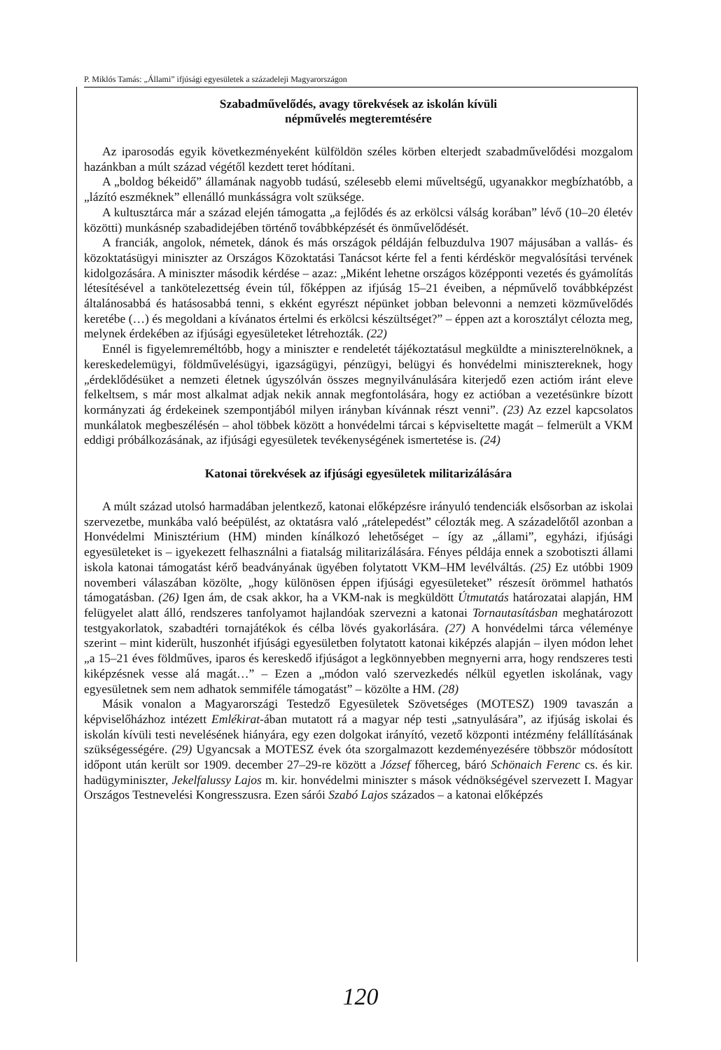P. Miklós Tamás: „Állami” ifjúsági egyesületek a századeleji Magyarországon
Szabadművelődés, avagy törekvések az iskolán kívüli
népművelés megteremtésére
Az iparosodás egyik következményeként külföldön széles körben elterjedt szabadművelődési mozgalom hazánkban a múlt század végétől kezdett teret hódítani.
A „boldog békeidő” államának nagyobb tudású, szélesebb elemi műveltségű, ugyanakkor megbízhatóbb, a „lázító eszméknek” ellenálló munkásságra volt szüksége.
A kultusztárca már a század elején támogatta „a fejlődés és az erkölcsi válság korában” lévő (10–20 életév közötti) munkásnép szabadidejében történő továbbképzését és önművelődését.
A franciák, angolok, németek, dánok és más országok példáján felbuzdulva 1907 májusában a vallás- és közoktatásügyi miniszter az Országos Közoktatási Tanácsot kérte fel a fenti kérdéskör megvalósítási tervének kidolgozására. A miniszter második kérdése – azaz: „Miként lehetne országos középponti vezetés és gyámolítás létesítésével a tankötelezettség évein túl, főképpen az ifjúság 15–21 éveiben, a népművelő továbbképzést általánosabbá és hatásosabbá tenni, s ekként egyrészt népünket jobban belevonni a nemzeti közművelődés keretébe (…) és megoldani a kívánatos értelmi és erkölcsi készültséget?” – éppen azt a korosztályt célozta meg, melynek érdekében az ifjúsági egyesületeket létrehozták. (22)
Ennél is figyelemreméltóbb, hogy a miniszter e rendeletét tájékoztatásul megküldte a miniszterelnöknek, a kereskedelemügyi, földművelésügyi, igazságügyi, pénzügyi, belügyi és honvédelmi minisztereknek, hogy „érdeklődésüket a nemzeti életnek úgyszólván összes megnyilvánulására kiterjedő ezen actióm iránt eleve felkeltsem, s már most alkalmat adjak nekik annak megfontolására, hogy ez actióban a vezetésünkre bízott kormányzati ág érdekeinek szempontjából milyen irányban kívánnak részt venni”. (23) Az ezzel kapcsolatos munkálatok megbeszélésén – ahol többek között a honvédelmi tárcai s képviseltette magát – felmerült a VKM eddigi próbálkozásának, az ifjúsági egyesületek tevékenységének ismertetése is. (24)
Katonai törekvések az ifjúsági egyesületek militarizálására
A múlt század utolsó harmadában jelentkező, katonai előképzésre irányuló tendenciák elsősorban az iskolai szervezetbe, munkába való beépülést, az oktatásra való „rátelepedést” célozták meg. A századelőtől azonban a Honvédelmi Minisztérium (HM) minden kínálkozó lehetőséget – így az „állami”, egyházi, ifjúsági egyesületeket is – igyekezett felhasználni a fiatalság militarizálására. Fényes példája ennek a szobotiszti állami iskola katonai támogatást kérő beadványának ügyében folytatott VKM–HM levélváltás. (25) Ez utóbbi 1909 novemberi válaszában közölte, „hogy különösen éppen ifjúsági egyesületeket” részesít örömmel hathatós támogatásban. (26) Igen ám, de csak akkor, ha a VKM-nak is megküldött Útmutatás határozatai alapján, HM felügyelet alatt álló, rendszeres tanfolyamot hajlandóak szervezni a katonai Tornautasításban meghatározott testgyakorlatok, szabadtéri tornajátékok és célba lövés gyakorlására. (27) A honvédelmi tárca véleménye szerint – mint kiderült, huszonhét ifjúsági egyesületben folytatott katonai kiképzés alapján – ilyen módon lehet „a 15–21 éves földműves, iparos és kereskedő ifjúságot a legkönnyebben megnyerni arra, hogy rendszeres testi kiképzésnek vesse alá magát…” – Ezen a „módon való szervezkedés nélkül egyetlen iskolának, vagy egyesületnek sem nem adhatok semmiféle támogatást” – közölte a HM. (28)
Másik vonalon a Magyarországi Testedző Egyesületek Szövetséges (MOTESZ) 1909 tavaszán a képviselőházhoz intézett Emlékirat-ában mutatott rá a magyar nép testi „satnyulására”, az ifjúság iskolai és iskolán kívüli testi nevelésének hiányára, egy ezen dolgokat irányító, vezető központi intézmény felállításának szükségességére. (29) Ugyancsak a MOTESZ évek óta szorgalmazott kezdeményezésére többször módosított időpont után került sor 1909. december 27–29-re között a József főherceg, báró Schönaich Ferenc cs. és kir. hadügyminiszter, Jekelfalussy Lajos m. kir. honvédelmi miniszter s mások védnökségével szervezett I. Magyar Országos Testnevelési Kongresszusra. Ezen sárói Szabó Lajos százados – a katonai előképzés
120